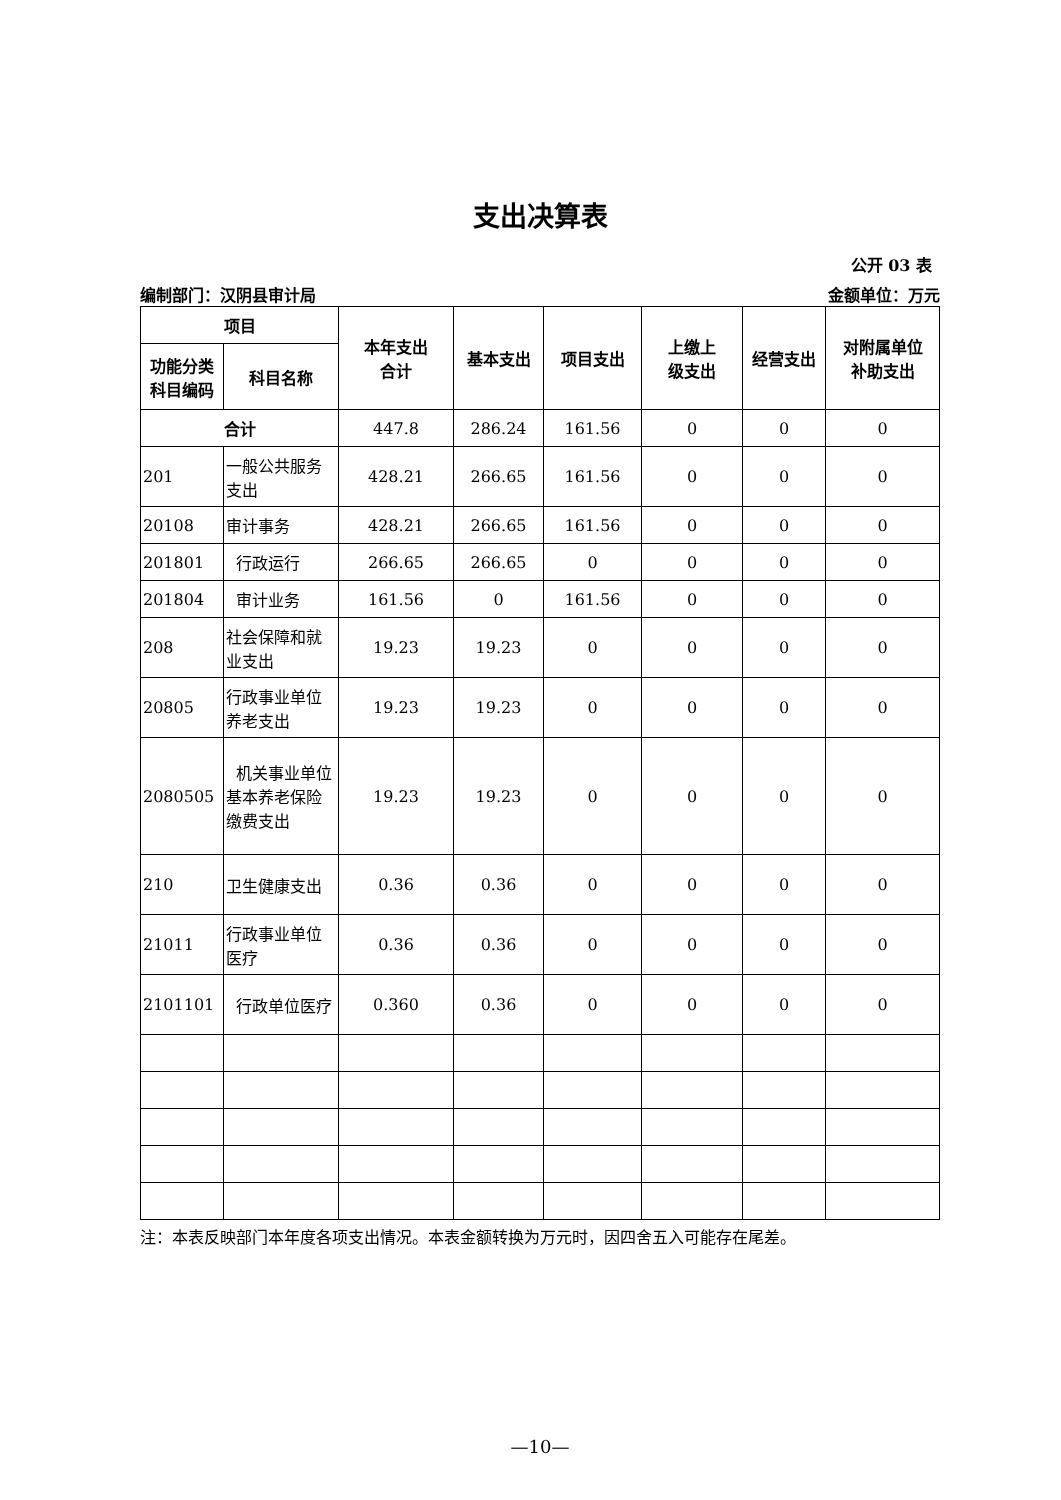支出决算表
公开 03 表
编制部门：汉阴县审计局 金额单位：万元
| 项目 | | 本年支出 合计 | 基本支出 | 项目支出 | 上缴上 级支出 | 经营支出 | 对附属单位 补助支出 |
| --- | --- | --- | --- | --- | --- | --- | --- |
| 功能分类 科目编码 | 科目名称 | | | | | | |
| 合计 | | 447.8 | 286.24 | 161.56 | 0 | 0 | 0 |
| 201 | 一般公共服务支出 | 428.21 | 266.65 | 161.56 | 0 | 0 | 0 |
| 20108 | 审计事务 | 428.21 | 266.65 | 161.56 | 0 | 0 | 0 |
| 201801 | 行政运行 | 266.65 | 266.65 | 0 | 0 | 0 | 0 |
| 201804 | 审计业务 | 161.56 | 0 | 161.56 | 0 | 0 | 0 |
| 208 | 社会保障和就业支出 | 19.23 | 19.23 | 0 | 0 | 0 | 0 |
| 20805 | 行政事业单位养老支出 | 19.23 | 19.23 | 0 | 0 | 0 | 0 |
| 2080505 | 机关事业单位基本养老保险缴费支出 | 19.23 | 19.23 | 0 | 0 | 0 | 0 |
| 210 | 卫生健康支出 | 0.36 | 0.36 | 0 | 0 | 0 | 0 |
| 21011 | 行政事业单位医疗 | 0.36 | 0.36 | 0 | 0 | 0 | 0 |
| 2101101 | 行政单位医疗 | 0.360 | 0.36 | 0 | 0 | 0 | 0 |
注：本表反映部门本年度各项支出情况。本表金额转换为万元时，因四舍五入可能存在尾差。
—10—